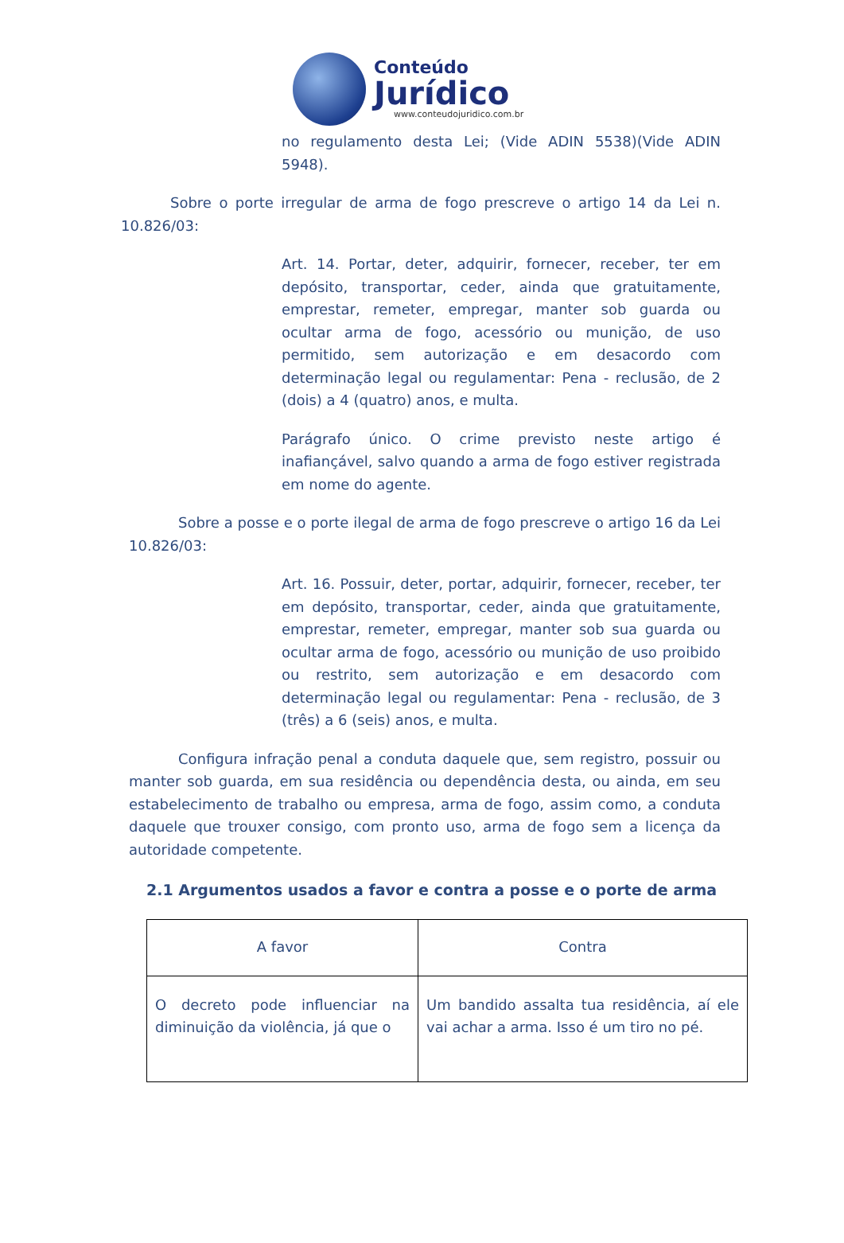Conteúdo
Jurídico
www.conteudojuridico.com.br
no regulamento desta Lei; (Vide ADIN 5538)(Vide ADIN 5948).
Sobre o porte irregular de arma de fogo prescreve o artigo 14 da Lei n. 10.826/03:
Art. 14. Portar, deter, adquirir, fornecer, receber, ter em depósito, transportar, ceder, ainda que gratuitamente, emprestar, remeter, empregar, manter sob guarda ou ocultar arma de fogo, acessório ou munição, de uso permitido, sem autorização e em desacordo com determinação legal ou regulamentar: Pena - reclusão, de 2 (dois) a 4 (quatro) anos, e multa.
Parágrafo único. O crime previsto neste artigo é inafiançável, salvo quando a arma de fogo estiver registrada em nome do agente.
Sobre a posse e o porte ilegal de arma de fogo prescreve o artigo 16 da Lei 10.826/03:
Art. 16. Possuir, deter, portar, adquirir, fornecer, receber, ter em depósito, transportar, ceder, ainda que gratuitamente, emprestar, remeter, empregar, manter sob sua guarda ou ocultar arma de fogo, acessório ou munição de uso proibido ou restrito, sem autorização e em desacordo com determinação legal ou regulamentar: Pena - reclusão, de 3 (três) a 6 (seis) anos, e multa.
Configura infração penal a conduta daquele que, sem registro, possuir ou manter sob guarda, em sua residência ou dependência desta, ou ainda, em seu estabelecimento de trabalho ou empresa, arma de fogo, assim como, a conduta daquele que trouxer consigo, com pronto uso, arma de fogo sem a licença da autoridade competente.
2.1 Argumentos usados a favor e contra a posse e o porte de arma
| A favor | Contra |
| --- | --- |
| O decreto pode influenciar na diminuição da violência, já que o | Um bandido assalta tua residência, aí ele vai achar a arma. Isso é um tiro no pé. |